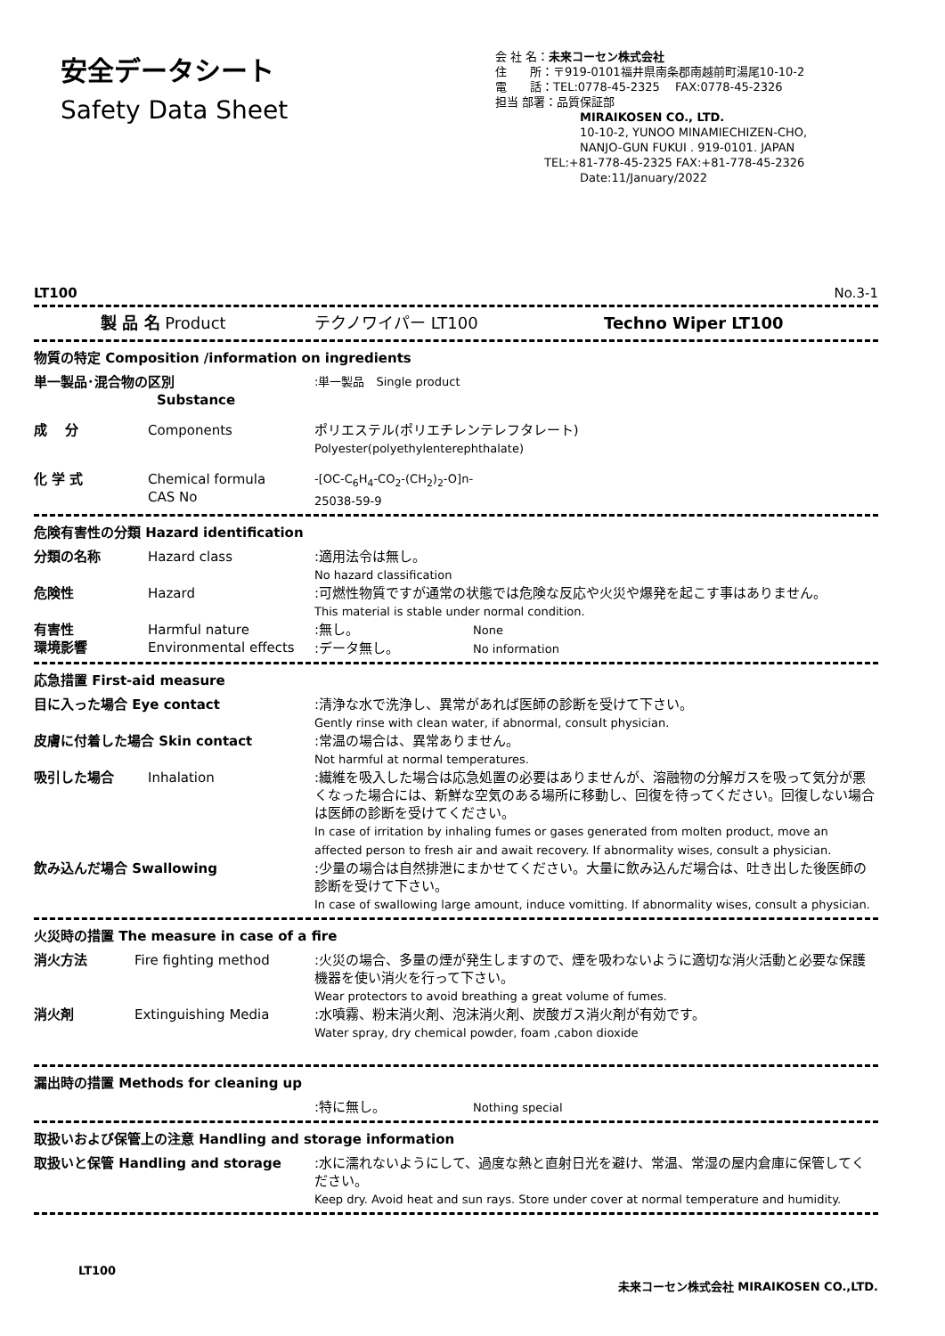安全データシート
Safety Data Sheet
会 社 名：未来コーセン株式会社
住　　所：〒919-0101福井県南条郡南越前町湯尾10-10-2
電　　話：TEL:0778-45-2325　 FAX:0778-45-2326
担当 部署：品質保証部
MIRAIKOSEN CO., LTD.
10-10-2, YUNOO MINAMIECHIZEN-CHO,
NANJO-GUN FUKUI . 919-0101. JAPAN
TEL:+81-778-45-2325 FAX:+81-778-45-2326
Date:11/January/2022
LT100 No.3-1
製 品 名 Product テクノワイパー LT100 Techno Wiper LT100
物質の特定 Composition /information on ingredients
単一製品･混合物の区別
Substance:単一製品　Single product
成　 分 Components ポリエステル(ポリエチレンテレフタレート)
Polyester(polyethylenterephthalate)
化 学 式 Chemical formula
CAS No -[OC-C<sub>6</sub>H<sub>4</sub>-CO<sub>2</sub>-(CH<sub>2</sub>)<sub>2</sub>-O]n-
25038-59-9
危険有害性の分類 Hazard identification
分類の名称 Hazard class:適用法令は無し。
No hazard classification
危険性 Hazard:可燃性物質ですが通常の状態では危険な反応や火災や爆発を起こす事はありません。
This material is stable under normal condition.
有害性
環境影響 Harmful nature
Environmental effects:無し。　　　　　　　　　None
:データ無し。　　　　　　No information
応急措置 First-aid measure
目に入った場合 Eye contact:清浄な水で洗浄し、異常があれば医師の診断を受けて下さい。
Gently rinse with clean water, if abnormal, consult physician.
皮膚に付着した場合 Skin contact:常温の場合は、異常ありません。
Not harmful at normal temperatures.
吸引した場合 Inhalation:繊維を吸入した場合は応急処置の必要はありませんが、溶融物の分解ガスを吸って気分が悪くなった場合には、新鮮な空気のある場所に移動し、回復を待ってください。回復しない場合は医師の診断を受けてください。
In case of irritation by inhaling fumes or gases generated from molten product, move an affected person to fresh air and await recovery. If abnormality wises, consult a physician.
飲み込んだ場合 Swallowing:少量の場合は自然排泄にまかせてください。大量に飲み込んだ場合は、吐き出した後医師の診断を受けて下さい。
In case of swallowing large amount, induce vomitting. If abnormality wises, consult a physician.
火災時の措置 The measure in case of a fire
消火方法 Fire fighting method:火災の場合、多量の煙が発生しますので、煙を吸わないように適切な消火活動と必要な保護機器を使い消火を行って下さい。
Wear protectors to avoid breathing a great volume of fumes.
消火剤 Extinguishing Media:水噴霧、粉末消火剤、泡沫消火剤、炭酸ガス消火剤が有効です。
Water spray, dry chemical powder, foam ,cabon dioxide
漏出時の措置 Methods for cleaning up
:特に無し。　　　　　　　Nothing special
取扱いおよび保管上の注意 Handling and storage information
取扱いと保管 Handling and storage:水に濡れないようにして、過度な熱と直射日光を避け、常温、常湿の屋内倉庫に保管してください。
Keep dry. Avoid heat and sun rays. Store under cover at normal temperature and humidity.
LT100 未来コーセン株式会社 MIRAIKOSEN CO.,LTD.